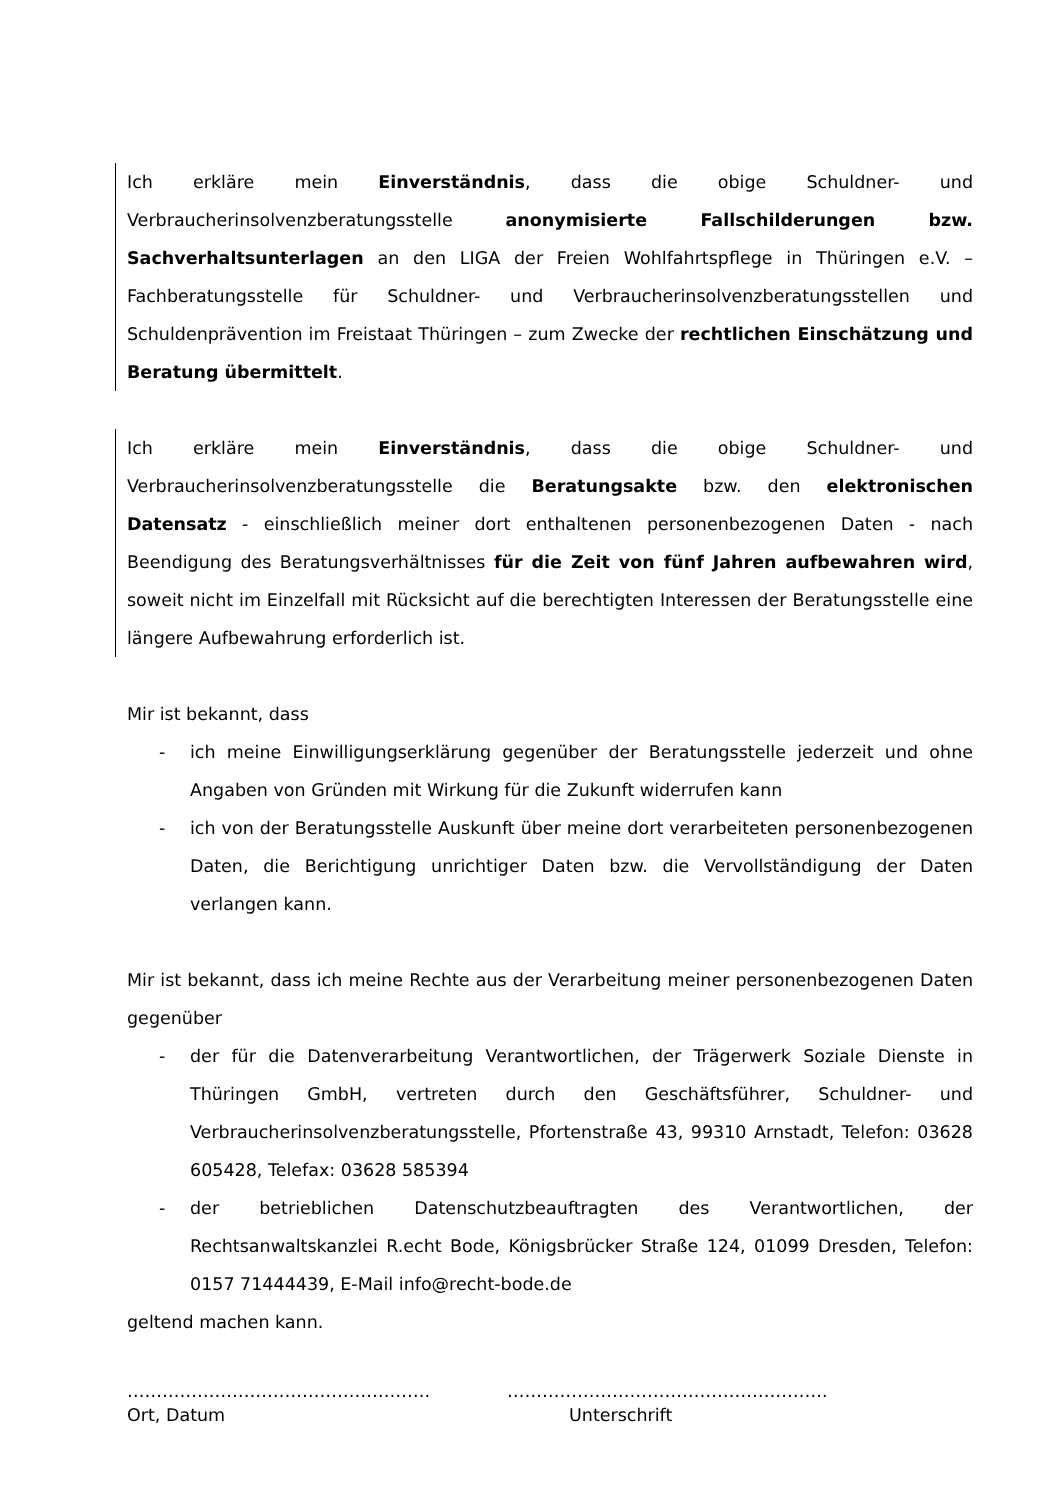Ich erkläre mein Einverständnis, dass die obige Schuldner- und Verbraucherinsolvenzberatungsstelle anonymisierte Fallschilderungen bzw. Sachverhaltsunterlagen an den LIGA der Freien Wohlfahrtspflege in Thüringen e.V. – Fachberatungsstelle für Schuldner- und Verbraucherinsolvenzberatungsstellen und Schuldenprävention im Freistaat Thüringen – zum Zwecke der rechtlichen Einschätzung und Beratung übermittelt.
Ich erkläre mein Einverständnis, dass die obige Schuldner- und Verbraucherinsolvenzberatungsstelle die Beratungsakte bzw. den elektronischen Datensatz - einschließlich meiner dort enthaltenen personenbezogenen Daten - nach Beendigung des Beratungsverhältnisses für die Zeit von fünf Jahren aufbewahren wird, soweit nicht im Einzelfall mit Rücksicht auf die berechtigten Interessen der Beratungsstelle eine längere Aufbewahrung erforderlich ist.
Mir ist bekannt, dass
- ich meine Einwilligungserklärung gegenüber der Beratungsstelle jederzeit und ohne Angaben von Gründen mit Wirkung für die Zukunft widerrufen kann
- ich von der Beratungsstelle Auskunft über meine dort verarbeiteten personenbezogenen Daten, die Berichtigung unrichtiger Daten bzw. die Vervollständigung der Daten verlangen kann.
Mir ist bekannt, dass ich meine Rechte aus der Verarbeitung meiner personenbezogenen Daten gegenüber
- der für die Datenverarbeitung Verantwortlichen, der Trägerwerk Soziale Dienste in Thüringen GmbH, vertreten durch den Geschäftsführer, Schuldner- und Verbraucherinsolvenzberatungsstelle, Pfortenstraße 43, 99310 Arnstadt, Telefon: 03628 605428, Telefax: 03628 585394
- der betrieblichen Datenschutzbeauftragten des Verantwortlichen, der Rechtsanwaltskanzlei R.echt Bode, Königsbrücker Straße 124, 01099 Dresden, Telefon: 0157 71444439, E-Mail info@recht-bode.de
geltend machen kann.
…………………………………………….
Ort, Datum
……………………………………………….
Unterschrift